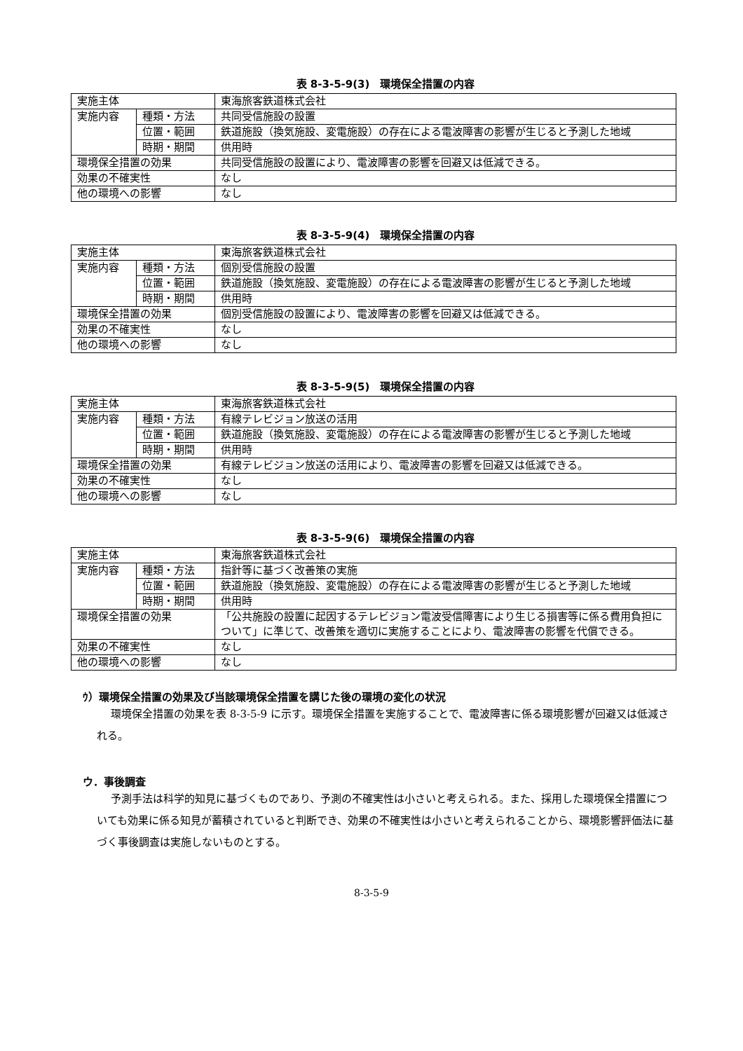表 8-3-5-9(3)　環境保全措置の内容
| 実施主体 | | 東海旅客鉄道株式会社 |
| 実施内容 | 種類・方法 | 共同受信施設の設置 |
| | 位置・範囲 | 鉄道施設（換気施設、変電施設）の存在による電波障害の影響が生じると予測した地域 |
| | 時期・期間 | 供用時 |
| 環境保全措置の効果 | | 共同受信施設の設置により、電波障害の影響を回避又は低減できる。 |
| 効果の不確実性 | | なし |
| 他の環境への影響 | | なし |
表 8-3-5-9(4)　環境保全措置の内容
| 実施主体 | | 東海旅客鉄道株式会社 |
| 実施内容 | 種類・方法 | 個別受信施設の設置 |
| | 位置・範囲 | 鉄道施設（換気施設、変電施設）の存在による電波障害の影響が生じると予測した地域 |
| | 時期・期間 | 供用時 |
| 環境保全措置の効果 | | 個別受信施設の設置により、電波障害の影響を回避又は低減できる。 |
| 効果の不確実性 | | なし |
| 他の環境への影響 | | なし |
表 8-3-5-9(5)　環境保全措置の内容
| 実施主体 | | 東海旅客鉄道株式会社 |
| 実施内容 | 種類・方法 | 有線テレビジョン放送の活用 |
| | 位置・範囲 | 鉄道施設（換気施設、変電施設）の存在による電波障害の影響が生じると予測した地域 |
| | 時期・期間 | 供用時 |
| 環境保全措置の効果 | | 有線テレビジョン放送の活用により、電波障害の影響を回避又は低減できる。 |
| 効果の不確実性 | | なし |
| 他の環境への影響 | | なし |
表 8-3-5-9(6)　環境保全措置の内容
| 実施主体 | | 東海旅客鉄道株式会社 |
| 実施内容 | 種類・方法 | 指針等に基づく改善策の実施 |
| | 位置・範囲 | 鉄道施設（換気施設、変電施設）の存在による電波障害の影響が生じると予測した地域 |
| | 時期・期間 | 供用時 |
| 環境保全措置の効果 | | 「公共施設の設置に起因するテレビジョン電波受信障害により生じる損害等に係る費用負担について」に準じて、改善策を適切に実施することにより、電波障害の影響を代償できる。 |
| 効果の不確実性 | | なし |
| 他の環境への影響 | | なし |
ｳ）環境保全措置の効果及び当該環境保全措置を講じた後の環境の変化の状況
環境保全措置の効果を表 8-3-5-9 に示す。環境保全措置を実施することで、電波障害に係る環境影響が回避又は低減される。
ウ．事後調査
予測手法は科学的知見に基づくものであり、予測の不確実性は小さいと考えられる。また、採用した環境保全措置についても効果に係る知見が蓄積されていると判断でき、効果の不確実性は小さいと考えられることから、環境影響評価法に基づく事後調査は実施しないものとする。
8-3-5-9